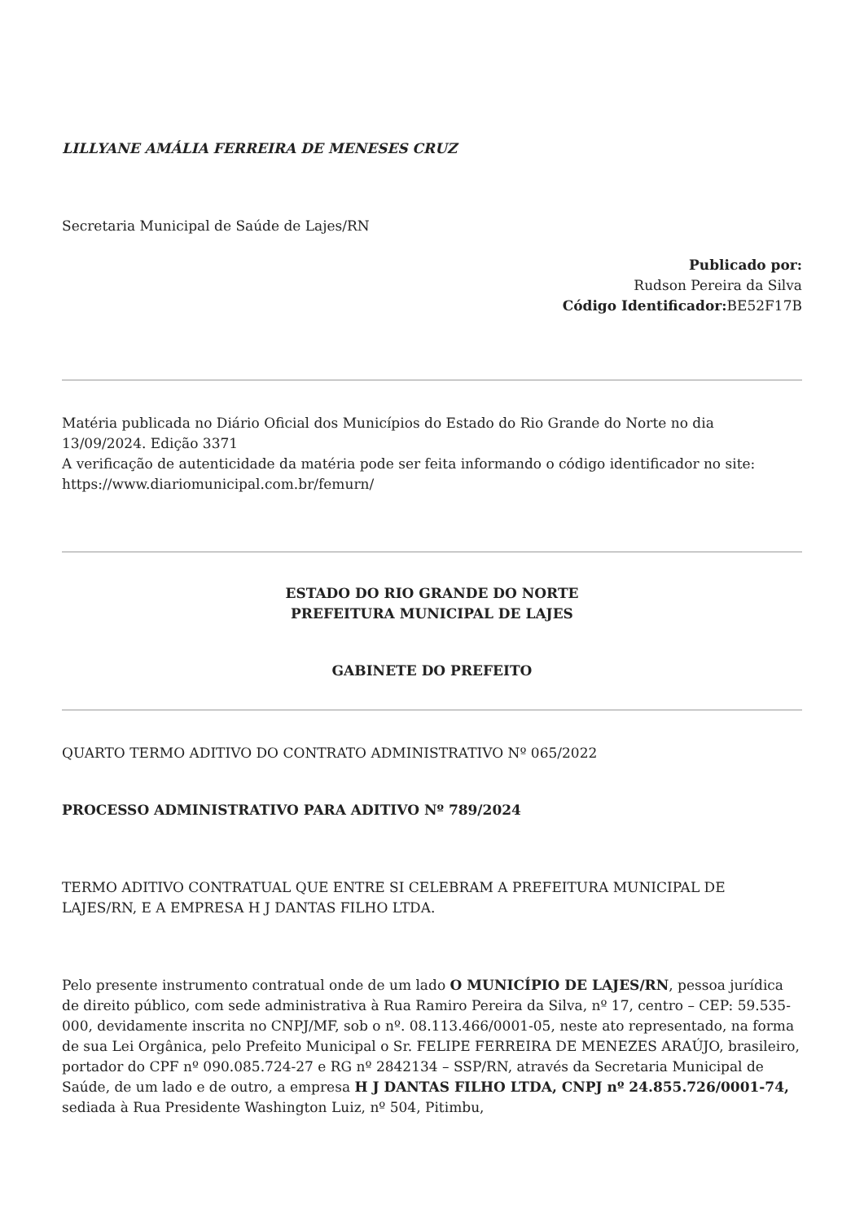LILLYANE AMÁLIA FERREIRA DE MENESES CRUZ
Secretaria Municipal de Saúde de Lajes/RN
Publicado por:
Rudson Pereira da Silva
Código Identificador: BE52F17B
Matéria publicada no Diário Oficial dos Municípios do Estado do Rio Grande do Norte no dia 13/09/2024. Edição 3371
A verificação de autenticidade da matéria pode ser feita informando o código identificador no site: https://www.diariomunicipal.com.br/femurn/
ESTADO DO RIO GRANDE DO NORTE
PREFEITURA MUNICIPAL DE LAJES
GABINETE DO PREFEITO
QUARTO TERMO ADITIVO DO CONTRATO ADMINISTRATIVO Nº 065/2022
PROCESSO ADMINISTRATIVO PARA ADITIVO Nº 789/2024
TERMO ADITIVO CONTRATUAL QUE ENTRE SI CELEBRAM A PREFEITURA MUNICIPAL DE LAJES/RN, E A EMPRESA H J DANTAS FILHO LTDA.
Pelo presente instrumento contratual onde de um lado O MUNICÍPIO DE LAJES/RN, pessoa jurídica de direito público, com sede administrativa à Rua Ramiro Pereira da Silva, nº 17, centro – CEP: 59.535-000, devidamente inscrita no CNPJ/MF, sob o nº. 08.113.466/0001-05, neste ato representado, na forma de sua Lei Orgânica, pelo Prefeito Municipal o Sr. FELIPE FERREIRA DE MENEZES ARAÚJO, brasileiro, portador do CPF nº 090.085.724-27 e RG nº 2842134 – SSP/RN, através da Secretaria Municipal de Saúde, de um lado e de outro, a empresa H J DANTAS FILHO LTDA, CNPJ nº 24.855.726/0001-74, sediada à Rua Presidente Washington Luiz, nº 504, Pitimbu,